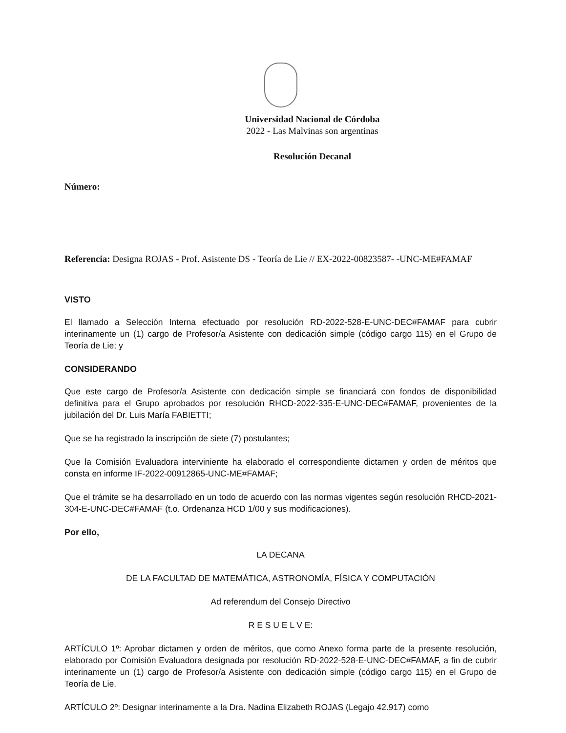Universidad Nacional de Córdoba
2022 - Las Malvinas son argentinas
Resolución Decanal
Número:
Referencia: Designa ROJAS - Prof. Asistente DS - Teoría de Lie // EX-2022-00823587- -UNC-ME#FAMAF
VISTO
El llamado a Selección Interna efectuado por resolución RD-2022-528-E-UNC-DEC#FAMAF para cubrir interinamente un (1) cargo de Profesor/a Asistente con dedicación simple (código cargo 115) en el Grupo de Teoría de Lie; y
CONSIDERANDO
Que este cargo de Profesor/a Asistente con dedicación simple se financiará con fondos de disponibilidad definitiva para el Grupo aprobados por resolución RHCD-2022-335-E-UNC-DEC#FAMAF, provenientes de la jubilación del Dr. Luis María FABIETTI;
Que se ha registrado la inscripción de siete (7) postulantes;
Que la Comisión Evaluadora interviniente ha elaborado el correspondiente dictamen y orden de méritos que consta en informe IF-2022-00912865-UNC-ME#FAMAF;
Que el trámite se ha desarrollado en un todo de acuerdo con las normas vigentes según resolución RHCD-2021-304-E-UNC-DEC#FAMAF (t.o. Ordenanza HCD 1/00 y sus modificaciones).
Por ello,
LA DECANA
DE LA FACULTAD DE MATEMÁTICA, ASTRONOMÍA, FÍSICA Y COMPUTACIÓN
Ad referendum del Consejo Directivo
R E S U E L V E:
ARTÍCULO 1º: Aprobar dictamen y orden de méritos, que como Anexo forma parte de la presente resolución, elaborado por Comisión Evaluadora designada por resolución RD-2022-528-E-UNC-DEC#FAMAF, a fin de cubrir interinamente un (1) cargo de Profesor/a Asistente con dedicación simple (código cargo 115) en el Grupo de Teoría de Lie.
ARTÍCULO 2º: Designar interinamente a la Dra. Nadina Elizabeth ROJAS (Legajo 42.917) como